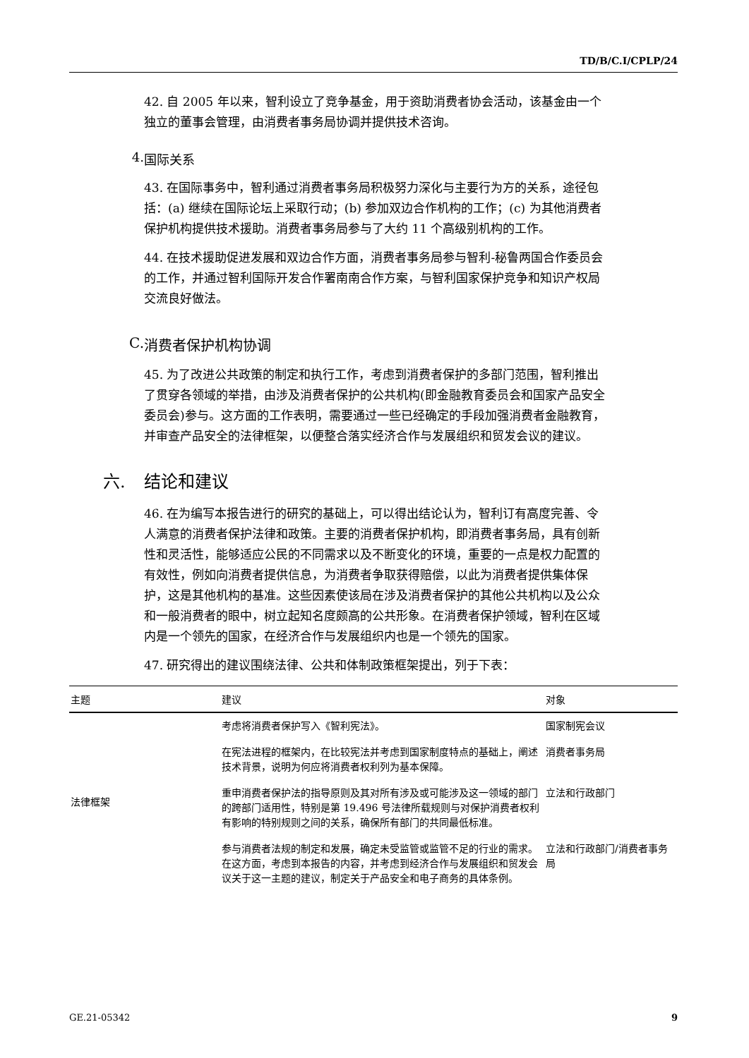TD/B/C.I/CPLP/24
42. 自 2005 年以来，智利设立了竞争基金，用于资助消费者协会活动，该基金由一个独立的董事会管理，由消费者事务局协调并提供技术咨询。
4. 国际关系
43. 在国际事务中，智利通过消费者事务局积极努力深化与主要行为方的关系，途径包括：(a) 继续在国际论坛上采取行动；(b) 参加双边合作机构的工作；(c) 为其他消费者保护机构提供技术援助。消费者事务局参与了大约 11 个高级别机构的工作。
44. 在技术援助促进发展和双边合作方面，消费者事务局参与智利-秘鲁两国合作委员会的工作，并通过智利国际开发合作署南南合作方案，与智利国家保护竞争和知识产权局交流良好做法。
C. 消费者保护机构协调
45. 为了改进公共政策的制定和执行工作，考虑到消费者保护的多部门范围，智利推出了贯穿各领域的举措，由涉及消费者保护的公共机构(即金融教育委员会和国家产品安全委员会)参与。这方面的工作表明，需要通过一些已经确定的手段加强消费者金融教育，并审查产品安全的法律框架，以便整合落实经济合作与发展组织和贸发会议的建议。
六. 结论和建议
46. 在为编写本报告进行的研究的基础上，可以得出结论认为，智利订有高度完善、令人满意的消费者保护法律和政策。主要的消费者保护机构，即消费者事务局，具有创新性和灵活性，能够适应公民的不同需求以及不断变化的环境，重要的一点是权力配置的有效性，例如向消费者提供信息，为消费者争取获得赔偿，以此为消费者提供集体保护，这是其他机构的基准。这些因素使该局在涉及消费者保护的其他公共机构以及公众和一般消费者的眼中，树立起知名度颇高的公共形象。在消费者保护领域，智利在区域内是一个领先的国家，在经济合作与发展组织内也是一个领先的国家。
47. 研究得出的建议围绕法律、公共和体制政策框架提出，列于下表：
| 主题 | 建议 | 对象 |
| --- | --- | --- |
| 法律框架 | 考虑将消费者保护写入《智利宪法》。 | 国家制宪会议 |
| | 在宪法进程的框架内，在比较宪法并考虑到国家制度特点的基础上，阐述技术背景，说明为何应将消费者权利列为基本保障。 | 消费者事务局 |
| | 重申消费者保护法的指导原则及其对所有涉及或可能涉及这一领域的部门的跨部门适用性，特别是第 19.496 号法律所载规则与对保护消费者权利有影响的特别规则之间的关系，确保所有部门的共同最低标准。 | 立法和行政部门 |
| | 参与消费者法规的制定和发展，确定未受监管或监管不足的行业的需求。在这方面，考虑到本报告的内容，并考虑到经济合作与发展组织和贸发会议关于这一主题的建议，制定关于产品安全和电子商务的具体条例。 | 立法和行政部门/消费者事务局 |
GE.21-05342 9